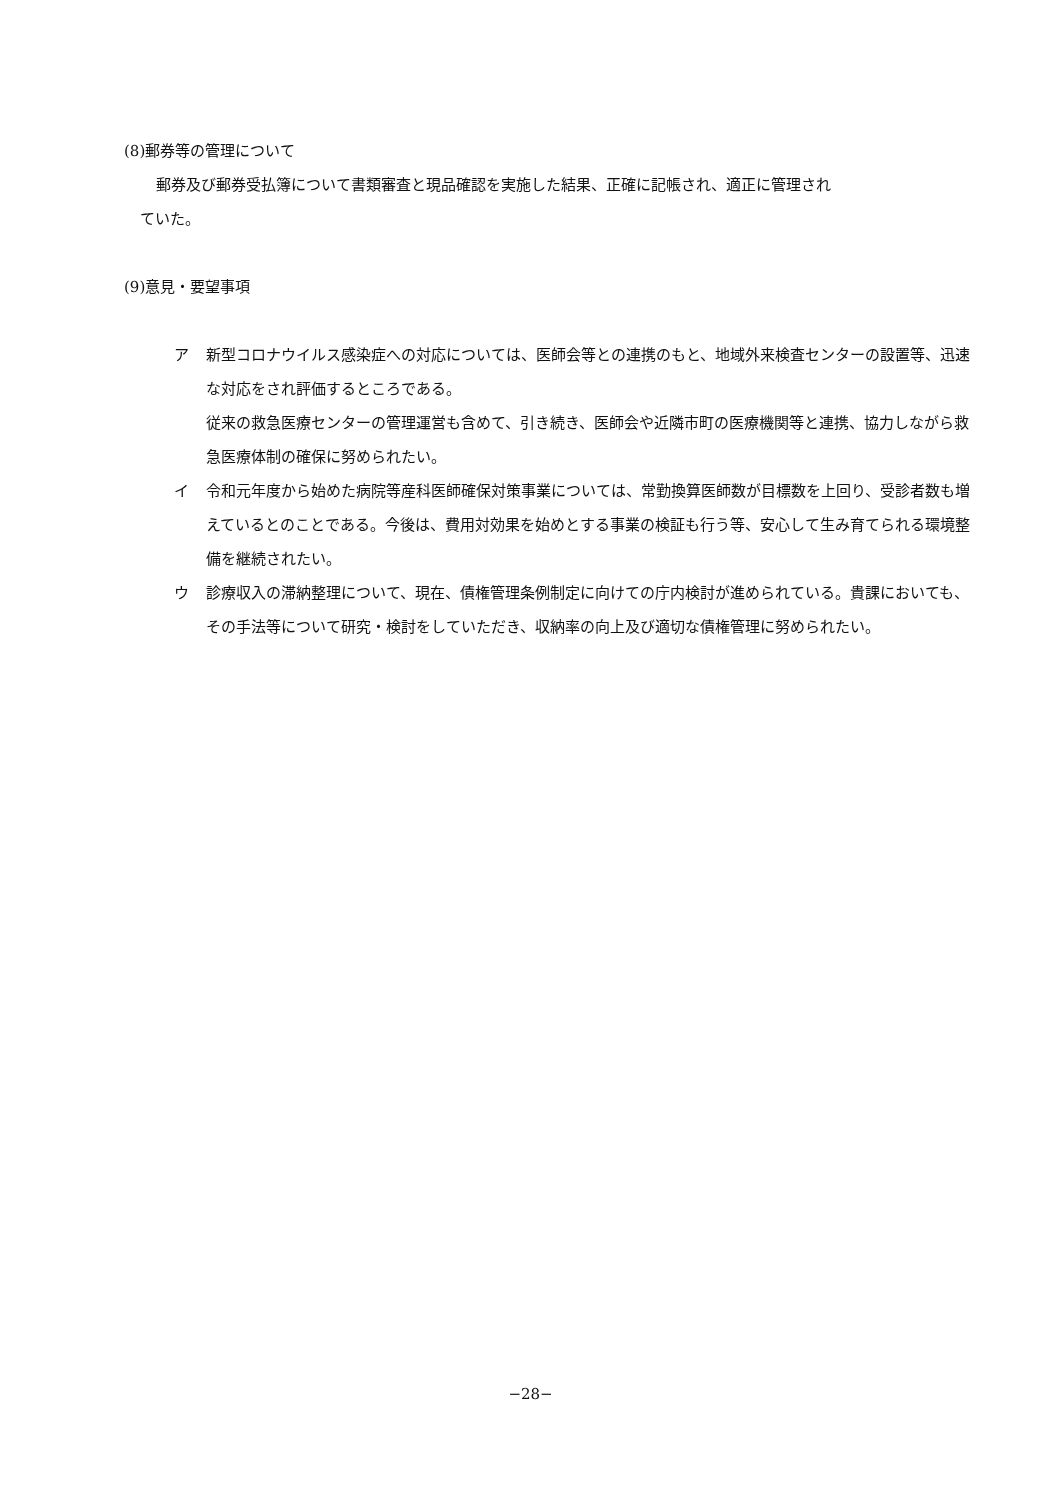(8)郵券等の管理について
郵券及び郵券受払簿について書類審査と現品確認を実施した結果、正確に記帳され、適正に管理され
ていた。
(9)意見・要望事項
ア 新型コロナウイルス感染症への対応については、医師会等との連携のもと、地域外来検査センターの設置等、迅速な対応をされ評価するところである。
従来の救急医療センターの管理運営も含めて、引き続き、医師会や近隣市町の医療機関等と連携、協力しながら救急医療体制の確保に努められたい。
イ 令和元年度から始めた病院等産科医師確保対策事業については、常勤換算医師数が目標数を上回り、受診者数も増えているとのことである。今後は、費用対効果を始めとする事業の検証も行う等、安心して生み育てられる環境整備を継続されたい。
ウ 診療収入の滞納整理について、現在、債権管理条例制定に向けての庁内検討が進められている。貴課においても、その手法等について研究・検討をしていただき、収納率の向上及び適切な債権管理に努められたい。
−28−